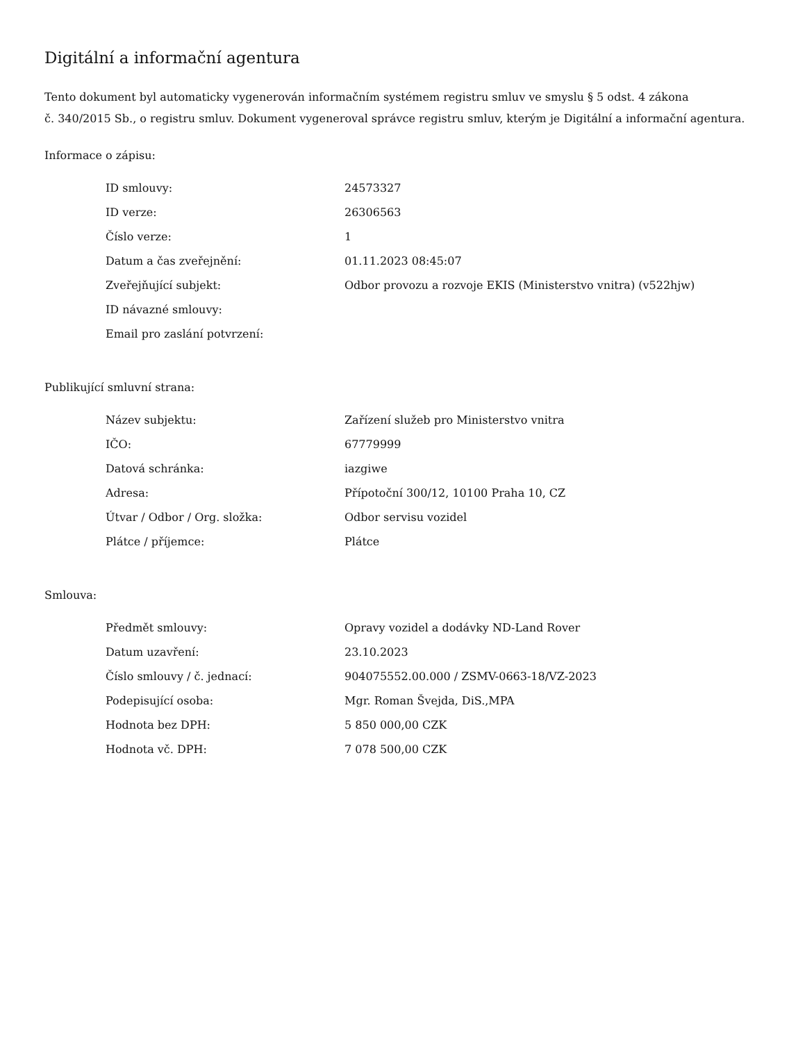Digitální a informační agentura
Tento dokument byl automaticky vygenerován informačním systémem registru smluv ve smyslu § 5 odst. 4 zákona
č. 340/2015 Sb., o registru smluv. Dokument vygeneroval správce registru smluv, kterým je Digitální a informační agentura.
Informace o zápisu:
| ID smlouvy: | 24573327 |
| ID verze: | 26306563 |
| Číslo verze: | 1 |
| Datum a čas zveřejnění: | 01.11.2023 08:45:07 |
| Zveřejňující subjekt: | Odbor provozu a rozvoje EKIS (Ministerstvo vnitra) (v522hjw) |
| ID návazné smlouvy: | |
| Email pro zaslání potvrzení: | |
Publikující smluvní strana:
| Název subjektu: | Zařízení služeb pro Ministerstvo vnitra |
| IČO: | 67779999 |
| Datová schránka: | iazgiwe |
| Adresa: | Přípotoční 300/12, 10100 Praha 10, CZ |
| Útvar / Odbor / Org. složka: | Odbor servisu vozidel |
| Plátce / příjemce: | Plátce |
Smlouva:
| Předmět smlouvy: | Opravy vozidel a dodávky ND-Land Rover |
| Datum uzavření: | 23.10.2023 |
| Číslo smlouvy / č. jednací: | 904075552.00.000 / ZSMV-0663-18/VZ-2023 |
| Podepisující osoba: | Mgr. Roman Švejda, DiS.,MPA |
| Hodnota bez DPH: | 5 850 000,00 CZK |
| Hodnota vč. DPH: | 7 078 500,00 CZK |